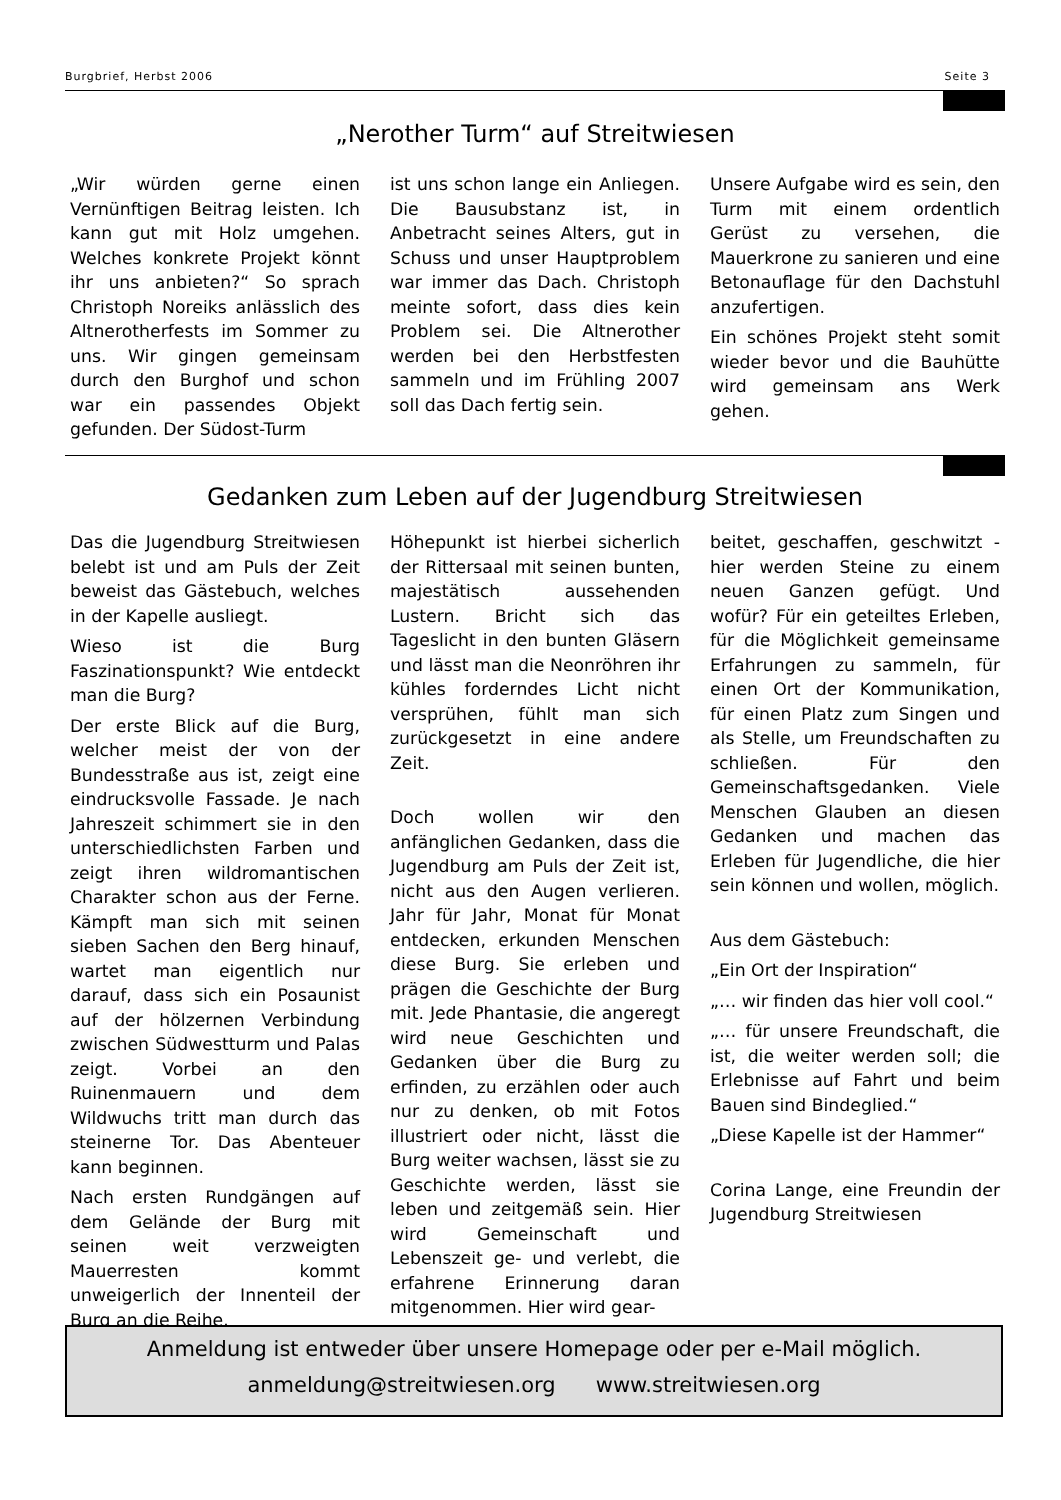Burgbrief, Herbst 2006 Seite 3
„Nerother Turm“ auf Streitwiesen
„Wir würden gerne einen Vernünftigen Beitrag leisten. Ich kann gut mit Holz umgehen. Welches konkrete Projekt könnt ihr uns anbieten?“ So sprach Christoph Noreiks anlässlich des Altnerotherfests im Sommer zu uns. Wir gingen gemeinsam durch den Burghof und schon war ein passendes Objekt gefunden. Der Südost-Turm
ist uns schon lange ein Anliegen. Die Bausubstanz ist, in Anbetracht seines Alters, gut in Schuss und unser Hauptproblem war immer das Dach. Christoph meinte sofort, dass dies kein Problem sei. Die Altnerother werden bei den Herbstfesten sammeln und im Frühling 2007 soll das Dach fertig sein.
Unsere Aufgabe wird es sein, den Turm mit einem ordentlich Gerüst zu versehen, die Mauerkrone zu sanieren und eine Betonauflage für den Dachstuhl anzufertigen.
Ein schönes Projekt steht somit wieder bevor und die Bauhütte wird gemeinsam ans Werk gehen.
Gedanken zum Leben auf der Jugendburg Streitwiesen
Das die Jugendburg Streitwiesen belebt ist und am Puls der Zeit beweist das Gästebuch, welches in der Kapelle ausliegt.
Wieso ist die Burg Faszinationspunkt? Wie entdeckt man die Burg?
Der erste Blick auf die Burg, welcher meist der von der Bundesstraße aus ist, zeigt eine eindrucksvolle Fassade. Je nach Jahreszeit schimmert sie in den unterschiedlichsten Farben und zeigt ihren wildromantischen Charakter schon aus der Ferne. Kämpft man sich mit seinen sieben Sachen den Berg hinauf, wartet man eigentlich nur darauf, dass sich ein Posaunist auf der hölzernen Verbindung zwischen Südwestturm und Palas zeigt. Vorbei an den Ruinenmauern und dem Wildwuchs tritt man durch das steinerne Tor. Das Abenteuer kann beginnen.
Nach ersten Rundgängen auf dem Gelände der Burg mit seinen weit verzweigten Mauerresten kommt unweigerlich der Innenteil der Burg an die Reihe.
Höhepunkt ist hierbei sicherlich der Rittersaal mit seinen bunten, majestätisch aussehenden Lustern. Bricht sich das Tageslicht in den bunten Gläsern und lässt man die Neonröhren ihr kühles forderndes Licht nicht versprühen, fühlt man sich zurückgesetzt in eine andere Zeit.
Doch wollen wir den anfänglichen Gedanken, dass die Jugendburg am Puls der Zeit ist, nicht aus den Augen verlieren. Jahr für Jahr, Monat für Monat entdecken, erkunden Menschen diese Burg. Sie erleben und prägen die Geschichte der Burg mit. Jede Phantasie, die angeregt wird neue Geschichten und Gedanken über die Burg zu erfinden, zu erzählen oder auch nur zu denken, ob mit Fotos illustriert oder nicht, lässt die Burg weiter wachsen, lässt sie zu Geschichte werden, lässt sie leben und zeitgemäß sein. Hier wird Gemeinschaft und Lebenszeit ge- und verlebt, die erfahrene Erinnerung daran mitgenommen. Hier wird gear-
beitet, geschaffen, geschwitzt - hier werden Steine zu einem neuen Ganzen gefügt. Und wofür? Für ein geteiltes Erleben, für die Möglichkeit gemeinsame Erfahrungen zu sammeln, für einen Ort der Kommunikation, für einen Platz zum Singen und als Stelle, um Freundschaften zu schließen. Für den Gemeinschaftsgedanken. Viele Menschen Glauben an diesen Gedanken und machen das Erleben für Jugendliche, die hier sein können und wollen, möglich.
Aus dem Gästebuch:
„Ein Ort der Inspiration“
„… wir finden das hier voll cool.“
„… für unsere Freundschaft, die ist, die weiter werden soll; die Erlebnisse auf Fahrt und beim Bauen sind Bindeglied.“
„Diese Kapelle ist der Hammer“
Corina Lange, eine Freundin der Jugendburg Streitwiesen
Anmeldung ist entweder über unsere Homepage oder per e-Mail möglich.
anmeldung@streitwiesen.org www.streitwiesen.org